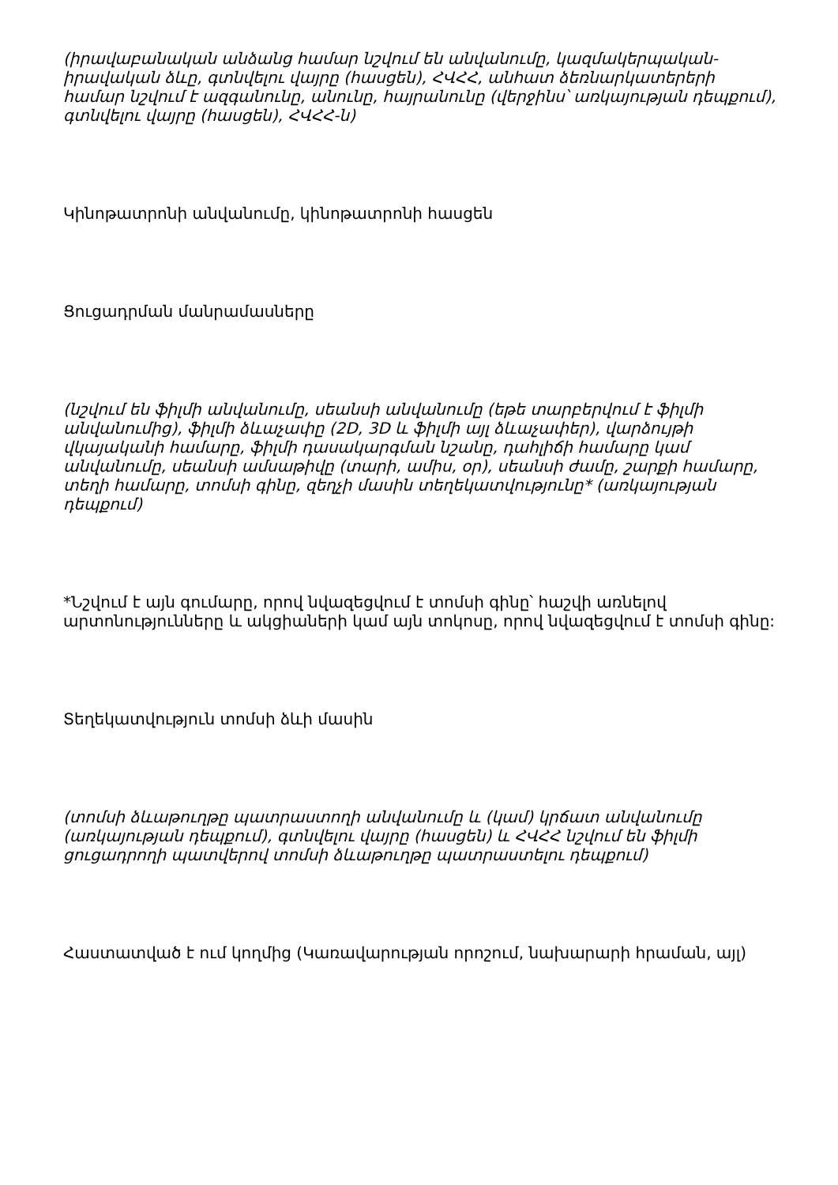(իրավաբանական անձանց համար նշվում են անվանումը, կազմակերպական-իրավական ձևը, գտնվելու վայրը (հասցեն), ՀՎՀՀ, անհատ ձեռնարկատերերի համար նշվում է ազգանունը, անունը, հայրանունը (վերջինս՝ առկայության դեպքում), գտնվելու վայրը (հասցեն), ՀՎՀՀ-ն)
Կինոթատրոնի անվանումը, կինոթատրոնի հասցեն
Ցուցադրման մանրամասները
(նշվում են ֆիլմի անվանումը, սեանսի անվանումը (եթե տարբերվում է ֆիլմի անվանումից), ֆիլմի ձևաչափը (2D, 3D և ֆիլմի այլ ձևաչափեր), վարձույթի վկայականի համարը, ֆիլմի դասակարգման նշանը, դահլիճի համարը կամ անվանումը, սեանսի ամսաթիվը (տարի, ամիս, օր), սեանսի ժամը, շարքի համարը, տեղի համարը, տոմսի գինը, զեղչի մասին տեղեկատվությունը* (առկայության դեպքում)
*Նշվում է այն գումարը, որով նվազեցվում է տոմսի գինը՝ հաշվի առնելով արտոնությունները և ակցիաների կամ այն տոկոսը, որով նվազեցվում է տոմսի գինը:
Տեղեկատվություն տոմսի ձևի մասին
(տոմսի ձևաթուղթը պատրաստողի անվանումը և (կամ) կրճատ անվանումը (առկայության դեպքում), գտնվելու վայրը (հասցեն) և ՀՎՀՀ նշվում են ֆիլմի ցուցադրողի պատվերով տոմսի ձևաթուղթը պատրաստելու դեպքում)
Հաստատված է ում կողմից (Կառավարության որոշում, նախարարի հրաման, այլ)